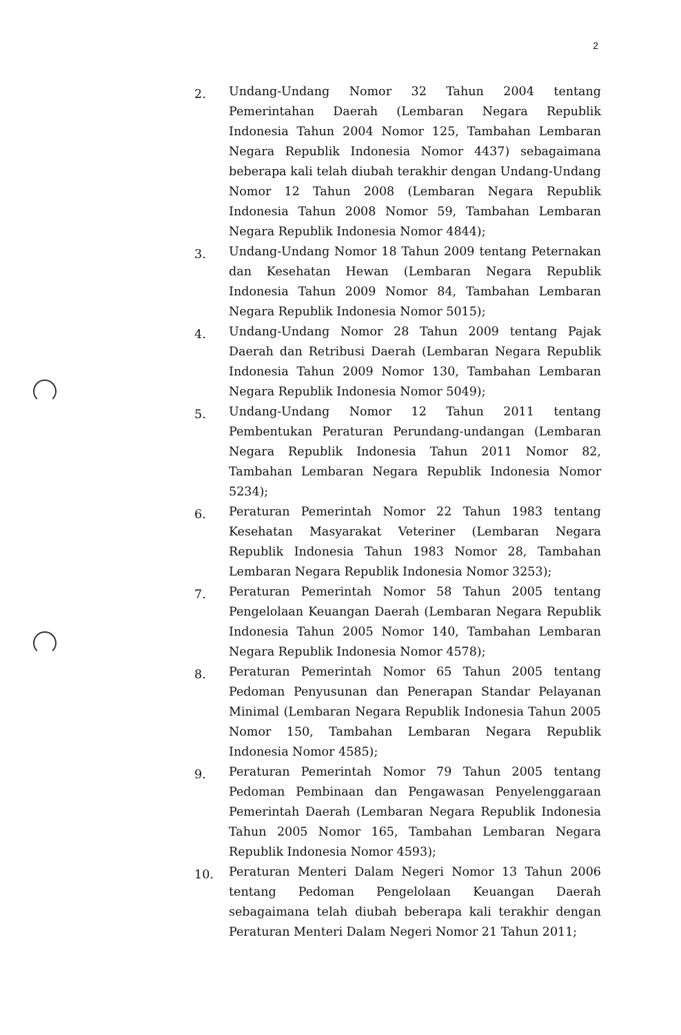2
2. Undang-Undang Nomor 32 Tahun 2004 tentang Pemerintahan Daerah (Lembaran Negara Republik Indonesia Tahun 2004 Nomor 125, Tambahan Lembaran Negara Republik Indonesia Nomor 4437) sebagaimana beberapa kali telah diubah terakhir dengan Undang-Undang Nomor 12 Tahun 2008 (Lembaran Negara Republik Indonesia Tahun 2008 Nomor 59, Tambahan Lembaran Negara Republik Indonesia Nomor 4844);
3. Undang-Undang Nomor 18 Tahun 2009 tentang Peternakan dan Kesehatan Hewan (Lembaran Negara Republik Indonesia Tahun 2009 Nomor 84, Tambahan Lembaran Negara Republik Indonesia Nomor 5015);
4. Undang-Undang Nomor 28 Tahun 2009 tentang Pajak Daerah dan Retribusi Daerah (Lembaran Negara Republik Indonesia Tahun 2009 Nomor 130, Tambahan Lembaran Negara Republik Indonesia Nomor 5049);
5. Undang-Undang Nomor 12 Tahun 2011 tentang Pembentukan Peraturan Perundang-undangan (Lembaran Negara Republik Indonesia Tahun 2011 Nomor 82, Tambahan Lembaran Negara Republik Indonesia Nomor 5234);
6. Peraturan Pemerintah Nomor 22 Tahun 1983 tentang Kesehatan Masyarakat Veteriner (Lembaran Negara Republik Indonesia Tahun 1983 Nomor 28, Tambahan Lembaran Negara Republik Indonesia Nomor 3253);
7. Peraturan Pemerintah Nomor 58 Tahun 2005 tentang Pengelolaan Keuangan Daerah (Lembaran Negara Republik Indonesia Tahun 2005 Nomor 140, Tambahan Lembaran Negara Republik Indonesia Nomor 4578);
8. Peraturan Pemerintah Nomor 65 Tahun 2005 tentang Pedoman Penyusunan dan Penerapan Standar Pelayanan Minimal (Lembaran Negara Republik Indonesia Tahun 2005 Nomor 150, Tambahan Lembaran Negara Republik Indonesia Nomor 4585);
9. Peraturan Pemerintah Nomor 79 Tahun 2005 tentang Pedoman Pembinaan dan Pengawasan Penyelenggaraan Pemerintah Daerah (Lembaran Negara Republik Indonesia Tahun 2005 Nomor 165, Tambahan Lembaran Negara Republik Indonesia Nomor 4593);
10. Peraturan Menteri Dalam Negeri Nomor 13 Tahun 2006 tentang Pedoman Pengelolaan Keuangan Daerah sebagaimana telah diubah beberapa kali terakhir dengan Peraturan Menteri Dalam Negeri Nomor 21 Tahun 2011;